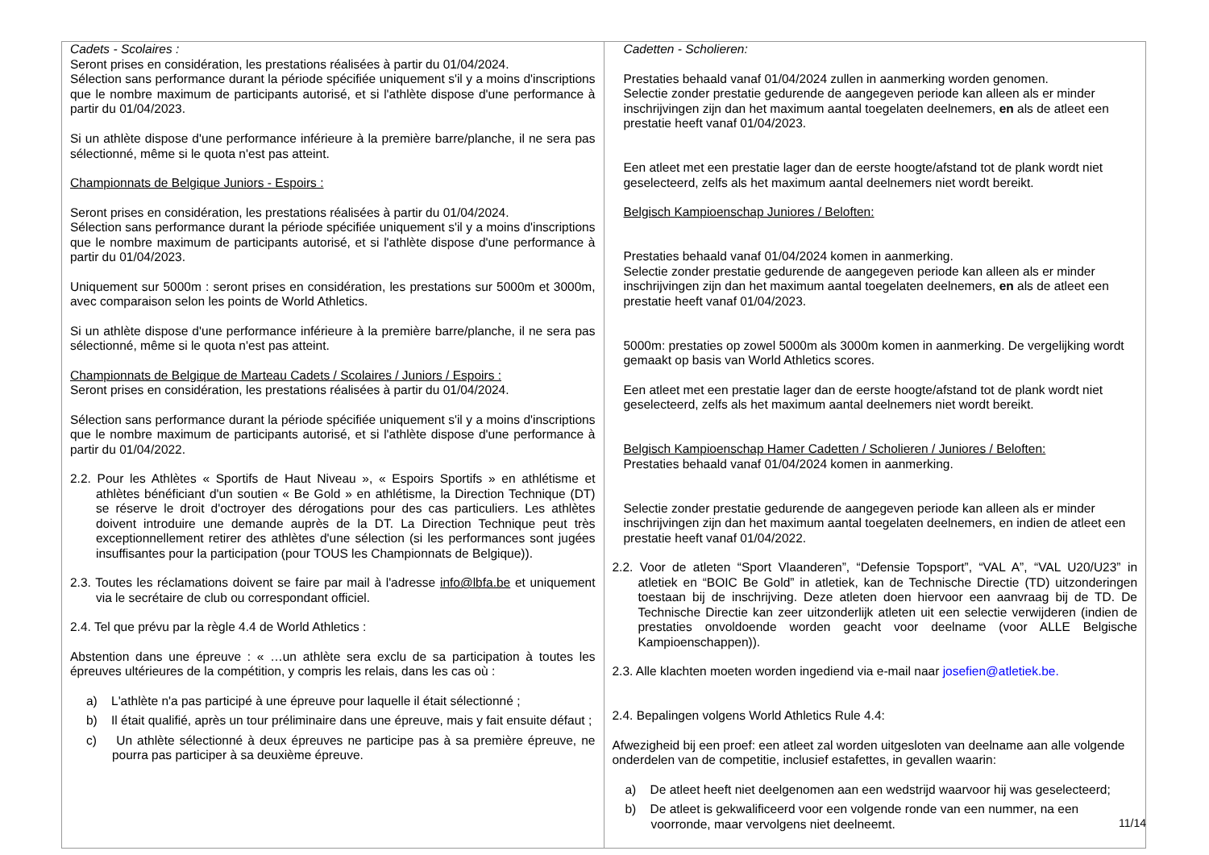| Cadets - Scolaires : Seront prises en considération, les prestations réalisées à partir du 01/04/2024. Sélection sans performance durant la période spécifiée uniquement s'il y a moins d'inscriptions que le nombre maximum de participants autorisé, et si l'athlète dispose d'une performance à partir du 01/04/2023. Si un athlète dispose d'une performance inférieure à la première barre/planche, il ne sera pas sélectionné, même si le quota n'est pas atteint. Championnats de Belgique Juniors - Espoirs : Seront prises en considération, les prestations réalisées à partir du 01/04/2024. Sélection sans performance durant la période spécifiée uniquement s'il y a moins d'inscriptions que le nombre maximum de participants autorisé, et si l'athlète dispose d'une performance à partir du 01/04/2023. Uniquement sur 5000m : seront prises en considération, les prestations sur 5000m et 3000m, avec comparaison selon les points de World Athletics. Si un athlète dispose d'une performance inférieure à la première barre/planche, il ne sera pas sélectionné, même si le quota n'est pas atteint. Championnats de Belgique de Marteau Cadets / Scolaires / Juniors / Espoirs : Seront prises en considération, les prestations réalisées à partir du 01/04/2024. Sélection sans performance durant la période spécifiée uniquement s'il y a moins d'inscriptions que le nombre maximum de participants autorisé, et si l'athlète dispose d'une performance à partir du 01/04/2022. 2.2. Pour les Athlètes « Sportifs de Haut Niveau », « Espoirs Sportifs » en athlétisme et athlètes bénéficiant d'un soutien « Be Gold » en athlétisme, la Direction Technique (DT) se réserve le droit d'octroyer des dérogations pour des cas particuliers. Les athlètes doivent introduire une demande auprès de la DT. La Direction Technique peut très exceptionnellement retirer des athlètes d'une sélection (si les performances sont jugées insuffisantes pour la participation (pour TOUS les Championnats de Belgique)). 2.3. Toutes les réclamations doivent se faire par mail à l'adresse info@lbfa.be et uniquement via le secrétaire de club ou correspondant officiel. 2.4. Tel que prévu par la règle 4.4 de World Athletics : Abstention dans une épreuve : « …un athlète sera exclu de sa participation à toutes les épreuves ultérieures de la compétition, y compris les relais, dans les cas où : a) L'athlète n'a pas participé à une épreuve pour laquelle il était sélectionné ; b) Il était qualifié, après un tour préliminaire dans une épreuve, mais y fait ensuite défaut ; c) Un athlète sélectionné à deux épreuves ne participe pas à sa première épreuve, ne pourra pas participer à sa deuxième épreuve. | Cadetten - Scholieren: Prestaties behaald vanaf 01/04/2024 zullen in aanmerking worden genomen. Selectie zonder prestatie gedurende de aangegeven periode kan alleen als er minder inschrijvingen zijn dan het maximum aantal toegelaten deelnemers, en als de atleet een prestatie heeft vanaf 01/04/2023. Een atleet met een prestatie lager dan de eerste hoogte/afstand tot de plank wordt niet geselecteerd, zelfs als het maximum aantal deelnemers niet wordt bereikt. Belgisch Kampioenschap Juniores / Beloften: Prestaties behaald vanaf 01/04/2024 komen in aanmerking. Selectie zonder prestatie gedurende de aangegeven periode kan alleen als er minder inschrijvingen zijn dan het maximum aantal toegelaten deelnemers, en als de atleet een prestatie heeft vanaf 01/04/2023. 5000m: prestaties op zowel 5000m als 3000m komen in aanmerking. De vergelijking wordt gemaakt op basis van World Athletics scores. Een atleet met een prestatie lager dan de eerste hoogte/afstand tot de plank wordt niet geselecteerd, zelfs als het maximum aantal deelnemers niet wordt bereikt. Belgisch Kampioenschap Hamer Cadetten / Scholieren / Juniores / Beloften: Prestaties behaald vanaf 01/04/2024 komen in aanmerking. Selectie zonder prestatie gedurende de aangegeven periode kan alleen als er minder inschrijvingen zijn dan het maximum aantal toegelaten deelnemers, en indien de atleet een prestatie heeft vanaf 01/04/2022. 2.2. Voor de atleten “Sport Vlaanderen”, “Defensie Topsport”, “VAL A”, “VAL U20/U23” in atletiek en “BOIC Be Gold” in atletiek, kan de Technische Directie (TD) uitzonderingen toestaan bij de inschrijving. Deze atleten doen hiervoor een aanvraag bij de TD. De Technische Directie kan zeer uitzonderlijk atleten uit een selectie verwijderen (indien de prestaties onvoldoende worden geacht voor deelname (voor ALLE Belgische Kampioenschappen)). 2.3. Alle klachten moeten worden ingediend via e-mail naar josefien@atletiek.be. 2.4. Bepalingen volgens World Athletics Rule 4.4: Afwezigheid bij een proef: een atleet zal worden uitgesloten van deelname aan alle volgende onderdelen van de competitie, inclusief estafettes, in gevallen waarin: a) De atleet heeft niet deelgenomen aan een wedstrijd waarvoor hij was geselecteerd; b) De atleet is gekwalificeerd voor een volgende ronde van een nummer, na een voorronde, maar vervolgens niet deelneemt. |
11/14